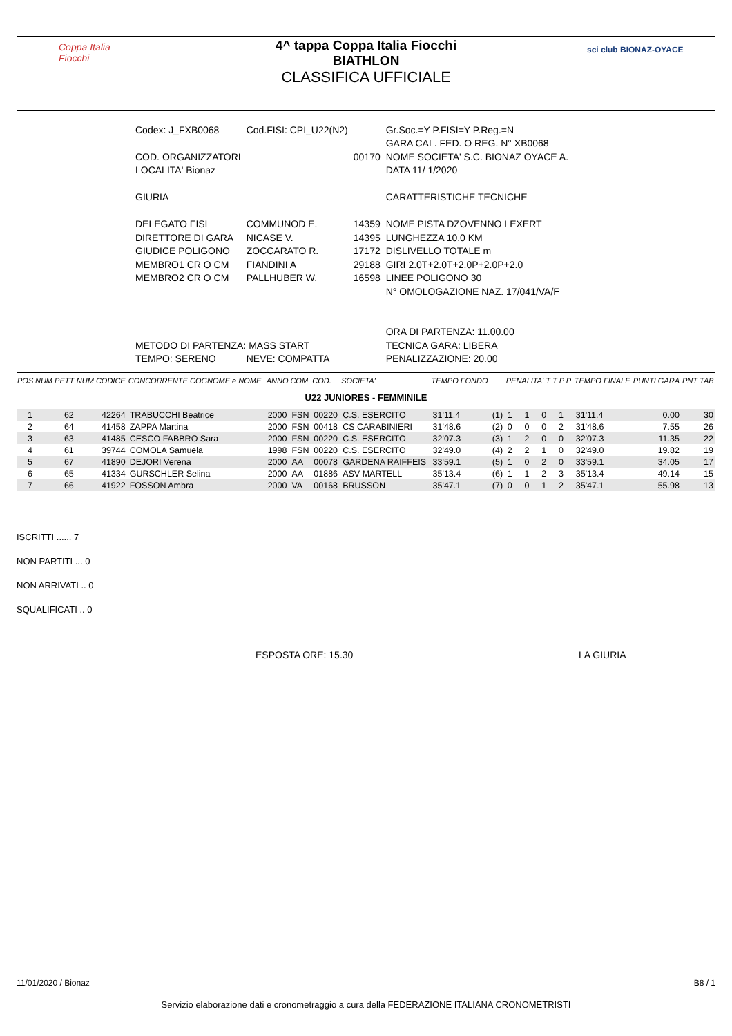Coppa Italia Fiocchi
4^ tappa Coppa Italia Fiocchi
BIATHLON
CLASSIFICA UFFICIALE
sci club BIONAZ-OYACE
| Codex: J_FXB0068 | Cod.FISI: CPI_U22(N2) | | Gr.Soc.=Y P.FISI=Y P.Reg.=N |
| | | | GARA CAL. FED. O REG. N° XB0068 |
| COD. ORGANIZZATORI | | 00170 | NOME SOCIETA' S.C. BIONAZ OYACE A. |
| LOCALITA' Bionaz | | | DATA 11/ 1/2020 |
| GIURIA | | | CARATTERISTICHE TECNICHE |
| DELEGATO FISI | COMMUNOD E. | 14359 | NOME PISTA DZOVENNO LEXERT |
| DIRETTORE DI GARA | NICASE V. | 14395 | LUNGHEZZA 10.0 KM |
| GIUDICE POLIGONO | ZOCCARATO R. | 17172 | DISLIVELLO TOTALE m |
| MEMBRO1 CR O CM | FIANDINI A | 29188 | GIRI 2.0T+2.0T+2.0P+2.0P+2.0 |
| MEMBRO2 CR O CM | PALLHUBER W. | 16598 | LINEE POLIGONO 30 |
| | | | N° OMOLOGAZIONE NAZ. 17/041/VA/F |
| | | | ORA DI PARTENZA: 11.00.00 |
| METODO DI PARTENZA: MASS START | | | TECNICA GARA: LIBERA |
| TEMPO: SERENO | NEVE: COMPATTA | | PENALIZZAZIONE: 20.00 |
| POS | NUM PETT | NUM CODICE | CONCORRENTE COGNOME e NOME | ANNO | COM | COD. | SOCIETA' | TEMPO FONDO | | PENALITA' T T P P | | | | TEMPO FINALE | PUNTI GARA | PNT TAB |
| --- | --- | --- | --- | --- | --- | --- | --- | --- | --- | --- | --- | --- | --- | --- | --- | --- |
| U22 JUNIORES - FEMMINILE | | | | | | | | | | | | | | | | |
| 1 | 62 | 42264 | TRABUCCHI Beatrice | 2000 | FSN | 00220 | C.S. ESERCITO | 31'11.4 | (1) | 1 | 1 | 0 | 1 | 31'11.4 | 0.00 | 30 |
| 2 | 64 | 41458 | ZAPPA Martina | 2000 | FSN | 00418 | CS CARABINIERI | 31'48.6 | (2) | 0 | 0 | 0 | 2 | 31'48.6 | 7.55 | 26 |
| 3 | 63 | 41485 | CESCO FABBRO Sara | 2000 | FSN | 00220 | C.S. ESERCITO | 32'07.3 | (3) | 1 | 2 | 0 | 0 | 32'07.3 | 11.35 | 22 |
| 4 | 61 | 39744 | COMOLA Samuela | 1998 | FSN | 00220 | C.S. ESERCITO | 32'49.0 | (4) | 2 | 2 | 1 | 0 | 32'49.0 | 19.82 | 19 |
| 5 | 67 | 41890 | DEJORI Verena | 2000 | AA | 00078 | GARDENA RAIFFEIS | 33'59.1 | (5) | 1 | 0 | 2 | 0 | 33'59.1 | 34.05 | 17 |
| 6 | 65 | 41334 | GURSCHLER Selina | 2000 | AA | 01886 | ASV MARTELL | 35'13.4 | (6) | 1 | 1 | 2 | 3 | 35'13.4 | 49.14 | 15 |
| 7 | 66 | 41922 | FOSSON Ambra | 2000 | VA | 00168 | BRUSSON | 35'47.1 | (7) | 0 | 0 | 1 | 2 | 35'47.1 | 55.98 | 13 |
ISCRITTI ...... 7
NON PARTITI ... 0
NON ARRIVATI .. 0
SQUALIFICATI .. 0
ESPOSTA ORE: 15.30 LA GIURIA
11/01/2020 / Bionaz B8 / 1
Servizio elaborazione dati e cronometraggio a cura della FEDERAZIONE ITALIANA CRONOMETRISTI